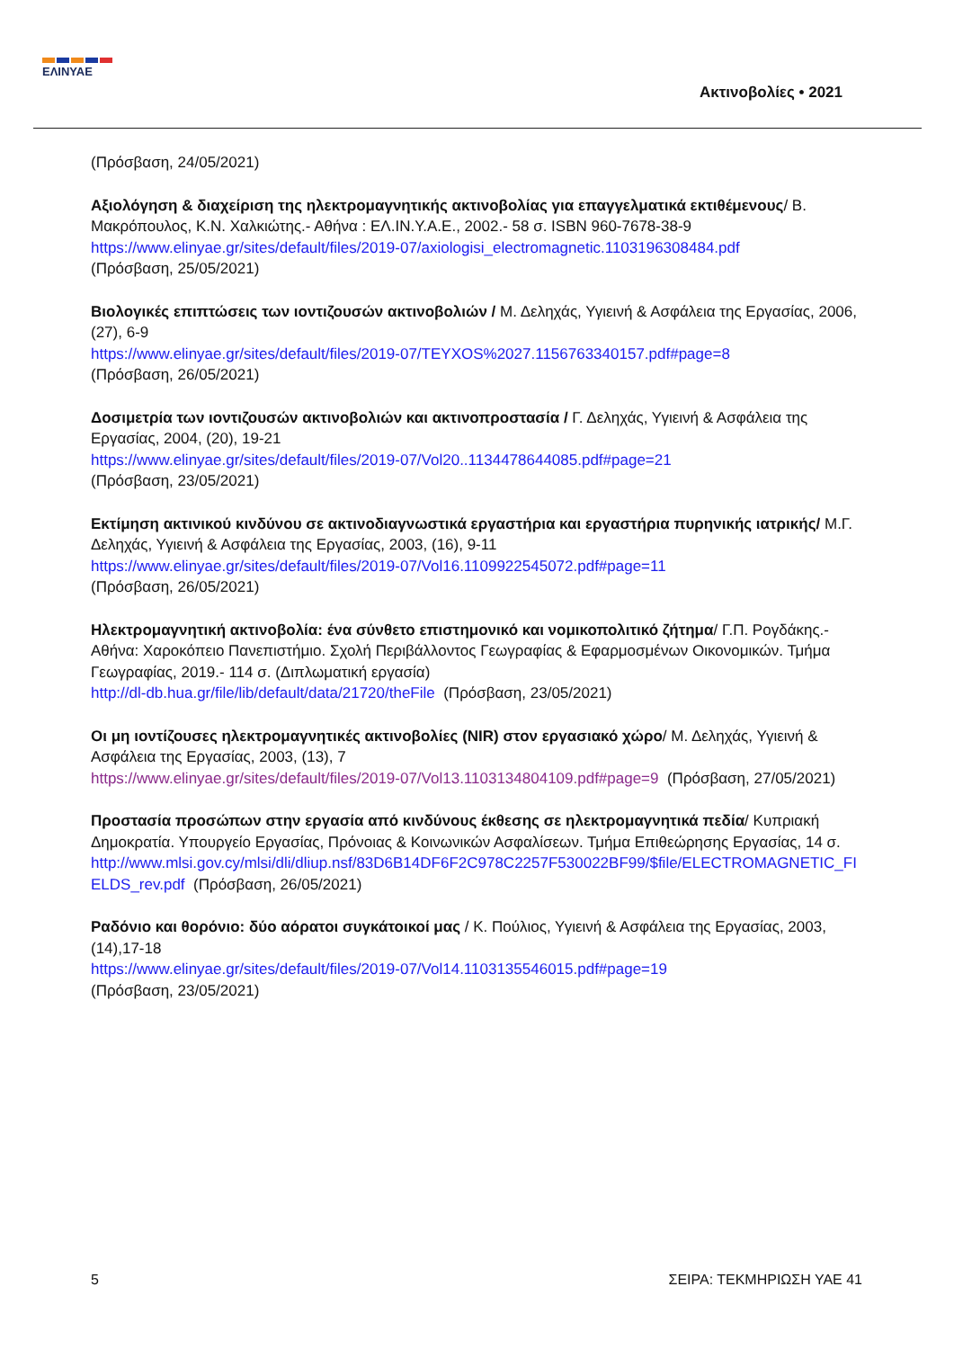ΕΛΙΝΥΑΕ
Ακτινοβολίες • 2021
(Πρόσβαση, 24/05/2021)
Αξιολόγηση & διαχείριση της ηλεκτρομαγνητικής ακτινοβολίας για επαγγελματικά εκτιθέμενους/ Β. Μακρόπουλος, Κ.Ν. Χαλκιώτης.- Αθήνα : ΕΛ.ΙΝ.Υ.Α.Ε., 2002.- 58 σ. ISBN 960-7678-38-9
https://www.elinyae.gr/sites/default/files/2019-07/axiologisi_electromagnetic.1103196308484.pdf
(Πρόσβαση, 25/05/2021)
Βιολογικές επιπτώσεις των ιοντιζουσών ακτινοβολιών / Μ. Δεληχάς, Υγιεινή & Ασφάλεια της Εργασίας, 2006, (27), 6-9
https://www.elinyae.gr/sites/default/files/2019-07/TEYXOS%2027.1156763340157.pdf#page=8
(Πρόσβαση, 26/05/2021)
Δοσιμετρία των ιοντιζουσών ακτινοβολιών και ακτινοπροστασία / Γ. Δεληχάς, Υγιεινή & Ασφάλεια της Εργασίας, 2004, (20), 19-21
https://www.elinyae.gr/sites/default/files/2019-07/Vol20..1134478644085.pdf#page=21
(Πρόσβαση, 23/05/2021)
Εκτίμηση ακτινικού κινδύνου σε ακτινοδιαγνωστικά εργαστήρια και εργαστήρια πυρηνικής ιατρικής/ Μ.Γ. Δεληχάς, Υγιεινή & Ασφάλεια της Εργασίας, 2003, (16), 9-11
https://www.elinyae.gr/sites/default/files/2019-07/Vol16.1109922545072.pdf#page=11
(Πρόσβαση, 26/05/2021)
Ηλεκτρομαγνητική ακτινοβολία: ένα σύνθετο επιστημονικό και νομικοπολιτικό ζήτημα/ Γ.Π. Ρογδάκης.- Αθήνα: Χαροκόπειο Πανεπιστήμιο. Σχολή Περιβάλλοντος Γεωγραφίας & Εφαρμοσμένων Οικονομικών. Τμήμα Γεωγραφίας, 2019.- 114 σ. (Διπλωματική εργασία)
http://dl-db.hua.gr/file/lib/default/data/21720/theFile (Πρόσβαση, 23/05/2021)
Οι μη ιοντίζουσες ηλεκτρομαγνητικές ακτινοβολίες (NIR) στον εργασιακό χώρο/ Μ. Δεληχάς, Υγιεινή & Ασφάλεια της Εργασίας, 2003, (13), 7
https://www.elinyae.gr/sites/default/files/2019-07/Vol13.1103134804109.pdf#page=9 (Πρόσβαση, 27/05/2021)
Προστασία προσώπων στην εργασία από κινδύνους έκθεσης σε ηλεκτρομαγνητικά πεδία/ Κυπριακή Δημοκρατία. Υπουργείο Εργασίας, Πρόνοιας & Κοινωνικών Ασφαλίσεων. Τμήμα Επιθεώρησης Εργασίας, 14 σ.
http://www.mlsi.gov.cy/mlsi/dli/dliup.nsf/83D6B14DF6F2C978C2257F530022BF99/$file/ELECTROMAGNETIC_FI ELDS_rev.pdf (Πρόσβαση, 26/05/2021)
Ραδόνιο και θορόνιο: δύο αόρατοι συγκάτοικοί μας / Κ. Πούλιος, Υγιεινή & Ασφάλεια της Εργασίας, 2003, (14),17-18
https://www.elinyae.gr/sites/default/files/2019-07/Vol14.1103135546015.pdf#page=19
(Πρόσβαση, 23/05/2021)
5 ΣΕΙΡΑ: ΤΕΚΜΗΡΙΩΣΗ ΥΑΕ 41